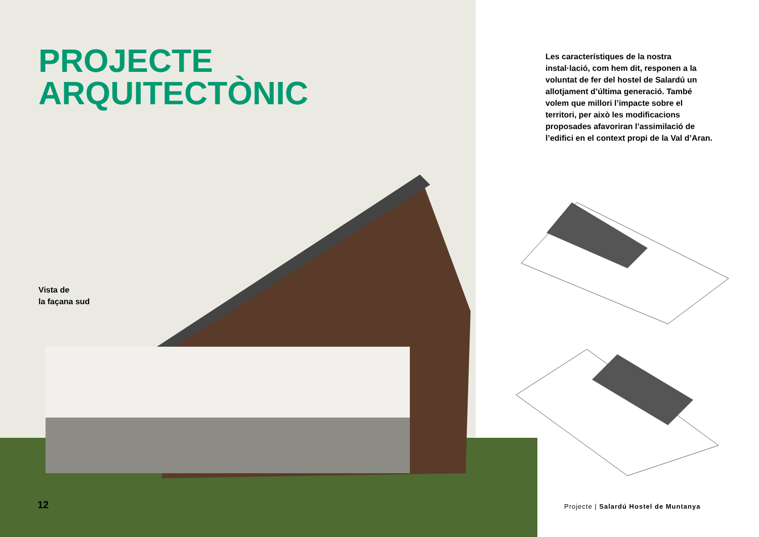PROJECTE
ARQUITECTÒNIC
Vista de
la façana sud
12
Les característiques de la nostra instal·lació, com hem dit, responen a la voluntat de fer del hostel de Salardú un allotjament d’última generació. També volem que millori l’impacte sobre el territori, per això les modificacions proposades afavoriran l’assimilació de l’edifici en el context propi de la Val d’Aran.
Projecte | Salardú Hostel de Muntanya